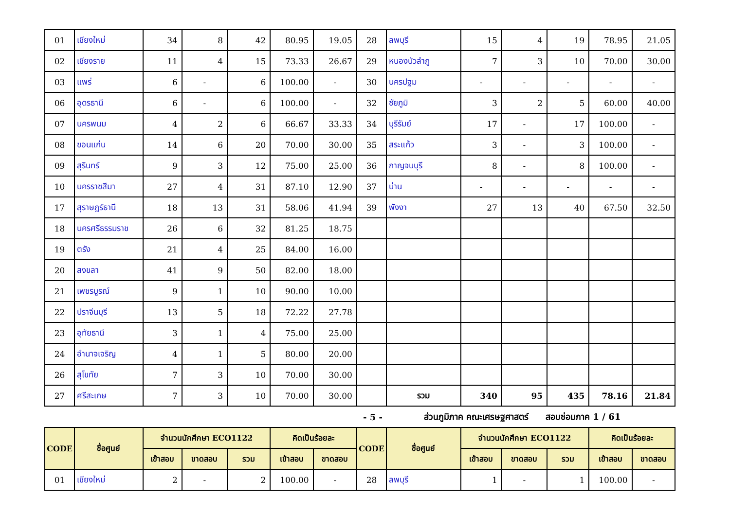| 01 | เชียงใหม่ | 34 | 8 | 42 | 80.95 | 19.05 | 28 | ลพบุรี | 15 | 4 | 19 | 78.95 | 21.05 |
| 02 | เชียงราย | 11 | 4 | 15 | 73.33 | 26.67 | 29 | หนองบัวลำภู | 7 | 3 | 10 | 70.00 | 30.00 |
| 03 | แพร่ | 6 | - | 6 | 100.00 | - | 30 | นครปฐม | - | - | - | - | - |
| 06 | อุดรธานี | 6 | - | 6 | 100.00 | - | 32 | ชัยภูมิ | 3 | 2 | 5 | 60.00 | 40.00 |
| 07 | นครพนม | 4 | 2 | 6 | 66.67 | 33.33 | 34 | บุรีรัมย์ | 17 | - | 17 | 100.00 | - |
| 08 | ขอนแก่น | 14 | 6 | 20 | 70.00 | 30.00 | 35 | สระแก้ว | 3 | - | 3 | 100.00 | - |
| 09 | สุรินทร์ | 9 | 3 | 12 | 75.00 | 25.00 | 36 | กาญจนบุรี | 8 | - | 8 | 100.00 | - |
| 10 | นครราชสีมา | 27 | 4 | 31 | 87.10 | 12.90 | 37 | น่าน | - | - | - | - | - |
| 17 | สุราษฎร์ธานี | 18 | 13 | 31 | 58.06 | 41.94 | 39 | พังงา | 27 | 13 | 40 | 67.50 | 32.50 |
| 18 | นครศรีธรรมราช | 26 | 6 | 32 | 81.25 | 18.75 | | | | | | | |
| 19 | ตรัง | 21 | 4 | 25 | 84.00 | 16.00 | | | | | | | |
| 20 | สงขลา | 41 | 9 | 50 | 82.00 | 18.00 | | | | | | | |
| 21 | เพชรบูรณ์ | 9 | 1 | 10 | 90.00 | 10.00 | | | | | | | |
| 22 | ปราจีนบุรี | 13 | 5 | 18 | 72.22 | 27.78 | | | | | | | |
| 23 | อุทัยธานี | 3 | 1 | 4 | 75.00 | 25.00 | | | | | | | |
| 24 | อำนาจเจริญ | 4 | 1 | 5 | 80.00 | 20.00 | | | | | | | |
| 26 | สุโขทัย | 7 | 3 | 10 | 70.00 | 30.00 | | | | | | | |
| 27 | ศรีสะเกษ | 7 | 3 | 10 | 70.00 | 30.00 | | รวม | 340 | 95 | 435 | 78.16 | 21.84 |
- 5 - ส่วนภูมิภาค คณะเศรษฐศาสตร์ สอบซ่อมภาค 1 / 61
| CODE | ชื่อศูนย์ | จำนวนนักศึกษา ECO1122 | | | คิดเป็นร้อยละ | | CODE | ชื่อศูนย์ | จำนวนนักศึกษา ECO1122 | | | คิดเป็นร้อยละ | |
| --- | --- | --- | --- | --- | --- | --- | --- | --- | --- | --- | --- | --- | --- |
| | | เข้าสอบ | ขาดสอบ | รวม | เข้าสอบ | ขาดสอบ | | | เข้าสอบ | ขาดสอบ | รวม | เข้าสอบ | ขาดสอบ |
| 01 | เชียงใหม่ | 2 | - | 2 | 100.00 | - | 28 | ลพบุรี | 1 | - | 1 | 100.00 | - |